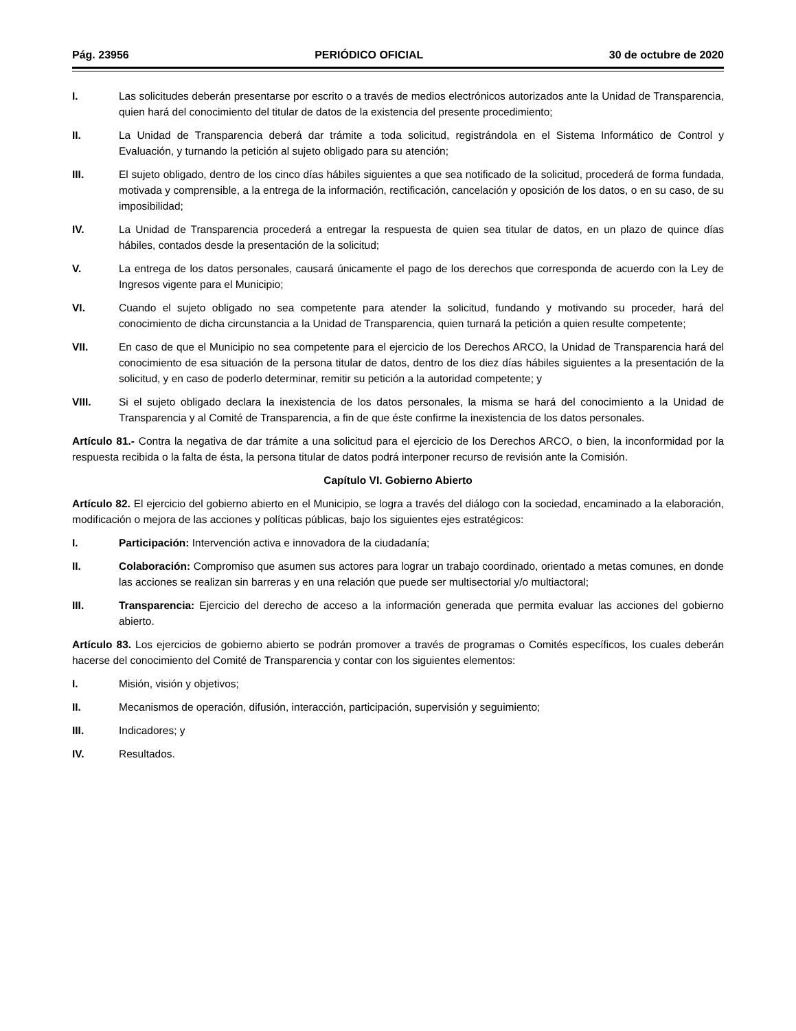Pág. 23956 PERIÓDICO OFICIAL 30 de octubre de 2020
I. Las solicitudes deberán presentarse por escrito o a través de medios electrónicos autorizados ante la Unidad de Transparencia, quien hará del conocimiento del titular de datos de la existencia del presente procedimiento;
II. La Unidad de Transparencia deberá dar trámite a toda solicitud, registrándola en el Sistema Informático de Control y Evaluación, y turnando la petición al sujeto obligado para su atención;
III. El sujeto obligado, dentro de los cinco días hábiles siguientes a que sea notificado de la solicitud, procederá de forma fundada, motivada y comprensible, a la entrega de la información, rectificación, cancelación y oposición de los datos, o en su caso, de su imposibilidad;
IV. La Unidad de Transparencia procederá a entregar la respuesta de quien sea titular de datos, en un plazo de quince días hábiles, contados desde la presentación de la solicitud;
V. La entrega de los datos personales, causará únicamente el pago de los derechos que corresponda de acuerdo con la Ley de Ingresos vigente para el Municipio;
VI. Cuando el sujeto obligado no sea competente para atender la solicitud, fundando y motivando su proceder, hará del conocimiento de dicha circunstancia a la Unidad de Transparencia, quien turnará la petición a quien resulte competente;
VII. En caso de que el Municipio no sea competente para el ejercicio de los Derechos ARCO, la Unidad de Transparencia hará del conocimiento de esa situación de la persona titular de datos, dentro de los diez días hábiles siguientes a la presentación de la solicitud, y en caso de poderlo determinar, remitir su petición a la autoridad competente; y
VIII. Si el sujeto obligado declara la inexistencia de los datos personales, la misma se hará del conocimiento a la Unidad de Transparencia y al Comité de Transparencia, a fin de que éste confirme la inexistencia de los datos personales.
Artículo 81.- Contra la negativa de dar trámite a una solicitud para el ejercicio de los Derechos ARCO, o bien, la inconformidad por la respuesta recibida o la falta de ésta, la persona titular de datos podrá interponer recurso de revisión ante la Comisión.
Capítulo VI. Gobierno Abierto
Artículo 82. El ejercicio del gobierno abierto en el Municipio, se logra a través del diálogo con la sociedad, encaminado a la elaboración, modificación o mejora de las acciones y políticas públicas, bajo los siguientes ejes estratégicos:
I. Participación: Intervención activa e innovadora de la ciudadanía;
II. Colaboración: Compromiso que asumen sus actores para lograr un trabajo coordinado, orientado a metas comunes, en donde las acciones se realizan sin barreras y en una relación que puede ser multisectorial y/o multiactoral;
III. Transparencia: Ejercicio del derecho de acceso a la información generada que permita evaluar las acciones del gobierno abierto.
Artículo 83. Los ejercicios de gobierno abierto se podrán promover a través de programas o Comités específicos, los cuales deberán hacerse del conocimiento del Comité de Transparencia y contar con los siguientes elementos:
I. Misión, visión y objetivos;
II. Mecanismos de operación, difusión, interacción, participación, supervisión y seguimiento;
III. Indicadores; y
IV. Resultados.